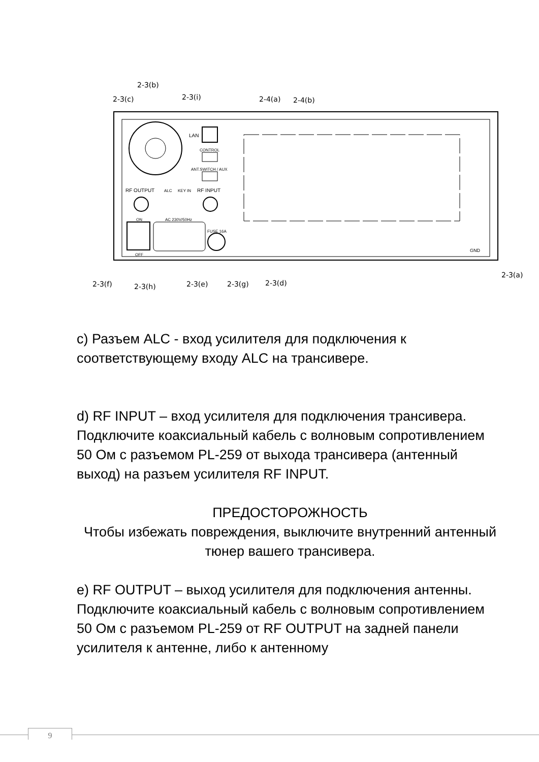2-3(b)
2-3(c)
2-3(i)
2-4(a)
2-4(b)
LAN
CONTROL
ANT.SWITCH / AUX
RF OUTPUT
ALC
KEY IN
RF INPUT
ON
AC 230V/50Hz
FUSE 16A
OFF
GND
2-3(f)
2-3(h)
2-3(e)
2-3(g)
2-3(d)
2-3(a)
c) Разъем ALC - вход усилителя для подключения к соответствующему входу ALC на трансивере.
d) RF INPUT – вход усилителя для подключения трансивера. Подключите коаксиальный кабель с волновым сопротивлением 50 Ом с разъемом PL-259 от выхода трансивера (антенный выход) на разъем усилителя RF INPUT.
ПРЕДОСТОРОЖНОСТЬ
Чтобы избежать повреждения, выключите внутренний антенный тюнер вашего трансивера.
e) RF OUTPUT – выход усилителя для подключения антенны. Подключите коаксиальный кабель с волновым сопротивлением 50 Ом с разъемом PL-259 от RF OUTPUT на задней панели усилителя к антенне, либо к антенному
9